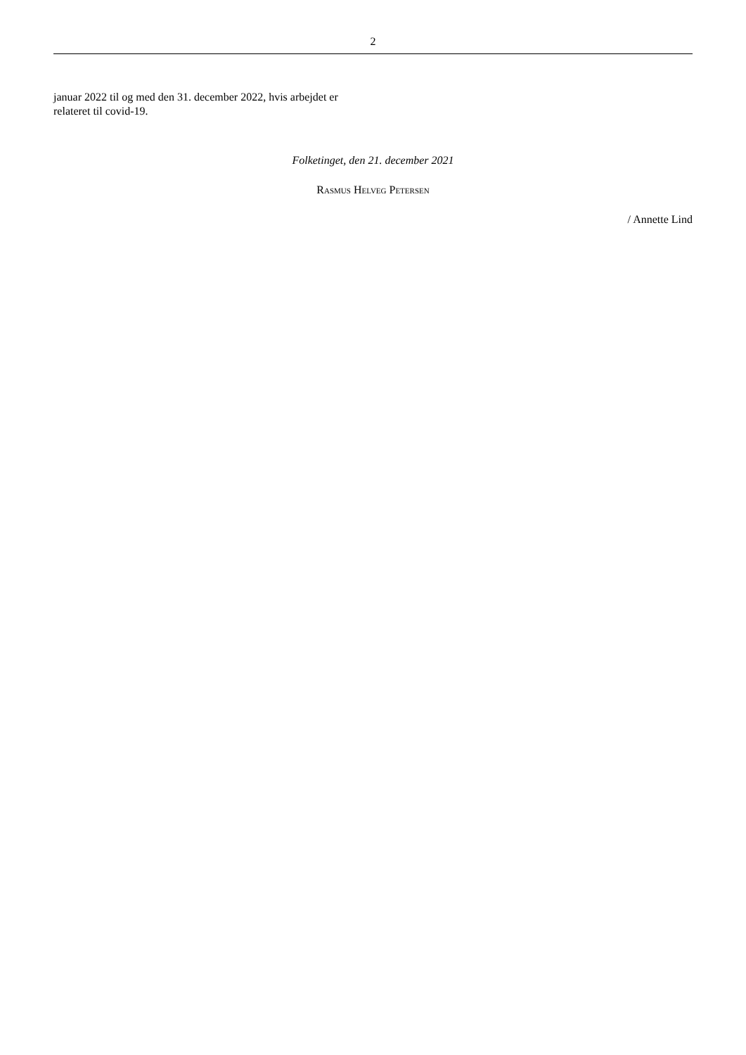2
januar 2022 til og med den 31. december 2022, hvis arbejdet er relateret til covid-19.
Folketinget, den 21. december 2021
Rasmus Helveg Petersen
/ Annette Lind